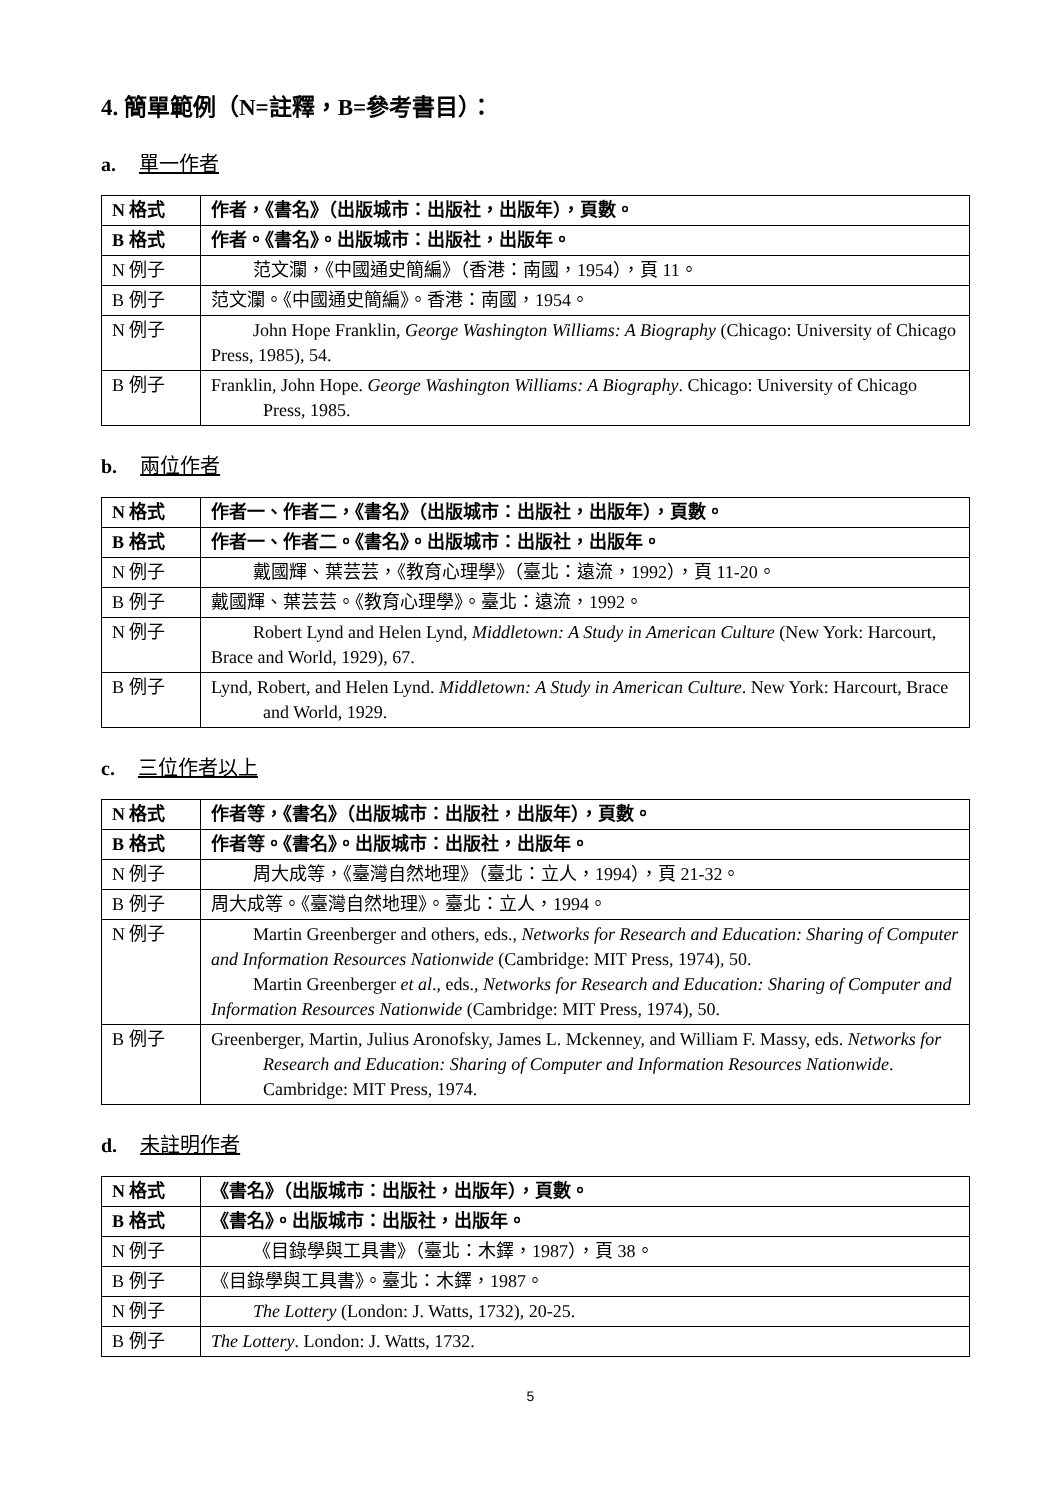4. 簡單範例（N=註釋，B=參考書目）：
a. 單一作者
| N 格式 | 作者，《書名》（出版城市：出版社，出版年），頁數。 |
| B 格式 | 作者。《書名》。出版城市：出版社，出版年。 |
| N 例子 | 范文瀾，《中國通史簡編》（香港：南國，1954），頁 11。 |
| B 例子 | 范文瀾。《中國通史簡編》。香港：南國，1954。 |
| N 例子 | John Hope Franklin, George Washington Williams: A Biography (Chicago: University of Chicago Press, 1985), 54. |
| B 例子 | Franklin, John Hope. George Washington Williams: A Biography . Chicago: University of Chicago Press, 1985. |
b. 兩位作者
| N 格式 | 作者一、作者二，《書名》（出版城市：出版社，出版年），頁數。 |
| B 格式 | 作者一、作者二。《書名》。出版城市：出版社，出版年。 |
| N 例子 | 戴國輝、葉芸芸，《教育心理學》（臺北：遠流，1992），頁 11-20。 |
| B 例子 | 戴國輝、葉芸芸。《教育心理學》。臺北：遠流，1992。 |
| N 例子 | Robert Lynd and Helen Lynd, Middletown: A Study in American Culture (New York: Harcourt, Brace and World, 1929), 67. |
| B 例子 | Lynd, Robert, and Helen Lynd. Middletown: A Study in American Culture . New York: Harcourt, Brace and World, 1929. |
c. 三位作者以上
| N 格式 | 作者等，《書名》（出版城市：出版社，出版年），頁數。 |
| B 格式 | 作者等。《書名》。出版城市：出版社，出版年。 |
| N 例子 | 周大成等，《臺灣自然地理》（臺北：立人，1994），頁 21-32。 |
| B 例子 | 周大成等。《臺灣自然地理》。臺北：立人，1994。 |
| N 例子 | Martin Greenberger and others, eds., Networks for Research and Education: Sharing of Computer and Information Resources Nationwide (Cambridge: MIT Press, 1974), 50. Martin Greenberger et al ., eds., Networks for Research and Education: Sharing of Computer and Information Resources Nationwide (Cambridge: MIT Press, 1974), 50. |
| B 例子 | Greenberger, Martin, Julius Aronofsky, James L. Mckenney, and William F. Massy, eds. Networks for Research and Education: Sharing of Computer and Information Resources Nationwide . Cambridge: MIT Press, 1974. |
d. 未註明作者
| N 格式 | 《書名》（出版城市：出版社，出版年），頁數。 |
| B 格式 | 《書名》。出版城市：出版社，出版年。 |
| N 例子 | 《目錄學與工具書》（臺北：木鐸，1987），頁 38。 |
| B 例子 | 《目錄學與工具書》。臺北：木鐸，1987。 |
| N 例子 | The Lottery (London: J. Watts, 1732), 20-25. |
| B 例子 | The Lottery . London: J. Watts, 1732. |
5